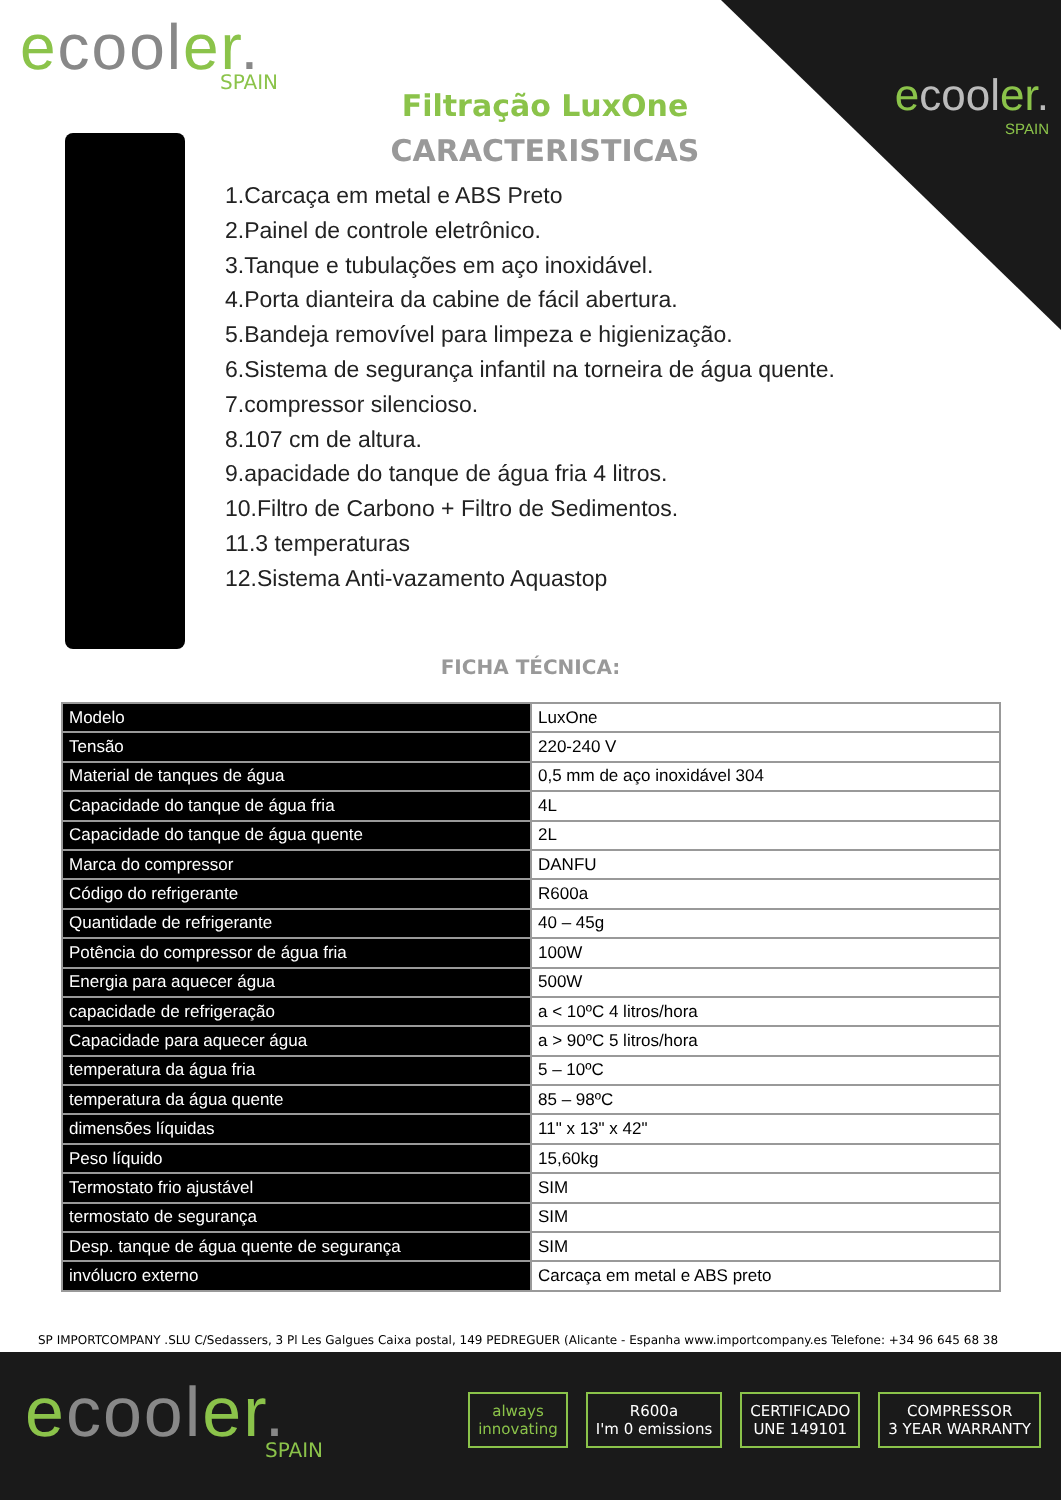ecooler.
SPAIN
ecooler.
SPAIN
Filtração LuxOne
CARACTERISTICAS
1.Carcaça em metal e ABS Preto
2.Painel de controle eletrônico.
3.Tanque e tubulações em aço inoxidável.
4.Porta dianteira da cabine de fácil abertura.
5.Bandeja removível para limpeza e higienização.
6.Sistema de segurança infantil na torneira de água quente.
7.compressor silencioso.
8.107 cm de altura.
9.apacidade do tanque de água fria 4 litros.
10.Filtro de Carbono + Filtro de Sedimentos.
11.3 temperaturas
12.Sistema Anti-vazamento Aquastop
FICHA TÉCNICA:
| Modelo | LuxOne |
| Tensão | 220-240 V |
| Material de tanques de água | 0,5 mm de aço inoxidável 304 |
| Capacidade do tanque de água fria | 4L |
| Capacidade do tanque de água quente | 2L |
| Marca do compressor | DANFU |
| Código do refrigerante | R600a |
| Quantidade de refrigerante | 40 – 45g |
| Potência do compressor de água fria | 100W |
| Energia para aquecer água | 500W |
| capacidade de refrigeração | a < 10ºC 4 litros/hora |
| Capacidade para aquecer água | a > 90ºC 5 litros/hora |
| temperatura da água fria | 5 – 10ºC |
| temperatura da água quente | 85 – 98ºC |
| dimensões líquidas | 11" x 13" x 42" |
| Peso líquido | 15,60kg |
| Termostato frio ajustável | SIM |
| termostato de segurança | SIM |
| Desp. tanque de água quente de segurança | SIM |
| invólucro externo | Carcaça em metal e ABS preto |
SP IMPORTCOMPANY .SLU C/Sedassers, 3 Pl Les Galgues Caixa postal, 149 PEDREGUER (Alicante - Espanha www.importcompany.es Telefone: +34 96 645 68 38
ecooler.
SPAIN
always
innovating
R600a
I'm 0 emissions
CERTIFICADO
UNE 149101
COMPRESSOR
3 YEAR WARRANTY